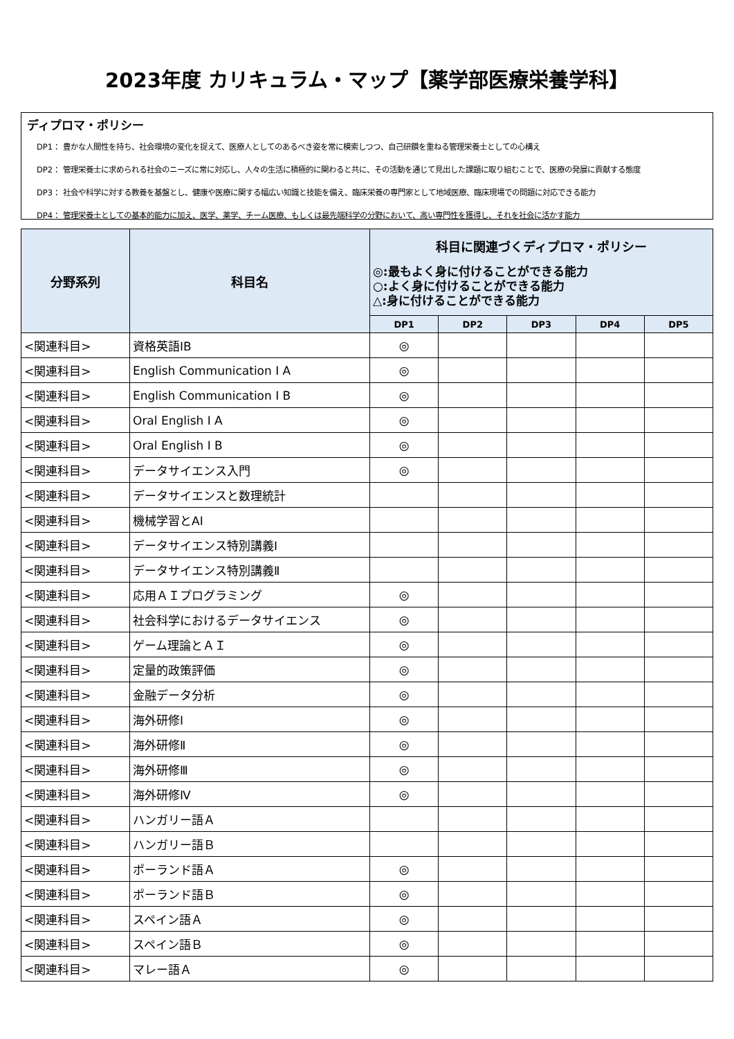2023年度 カリキュラム・マップ【薬学部医療栄養学科】
ディプロマ・ポリシー
DP1： 豊かな人間性を持ち、社会環境の変化を捉えて、医療人としてのあるべき姿を常に模索しつつ、自己研鑽を重ねる管理栄養士としての心構え
DP2： 管理栄養士に求められる社会のニーズに常に対応し、人々の生活に積極的に関わると共に、その活動を通じて見出した課題に取り組むことで、医療の発展に貢献する態度
DP3： 社会や科学に対する教養を基盤とし、健康や医療に関する幅広い知識と技能を備え、臨床栄養の専門家として地域医療、臨床現場での問題に対応できる能力
DP4： 管理栄養士としての基本的能力に加え、医学、薬学、チーム医療、もしくは最先端科学の分野において、高い専門性を獲得し、それを社会に活かす能力
| 分野系列 | 科目名 | 科目に関連づくディプロマ・ポリシー ◎:最もよく身に付けることができる能力 ○:よく身に付けることができる能力 △:身に付けることができる能力 | | | | |
| --- | --- | --- | --- | --- | --- | --- |
| | | DP1 | DP2 | DP3 | DP4 | DP5 |
| <関連科目> | 資格英語ⅠB | ◎ | | | | |
| <関連科目> | English Communication Ⅰ A | ◎ | | | | |
| <関連科目> | English Communication Ⅰ B | ◎ | | | | |
| <関連科目> | Oral English Ⅰ A | ◎ | | | | |
| <関連科目> | Oral English Ⅰ B | ◎ | | | | |
| <関連科目> | データサイエンス入門 | ◎ | | | | |
| <関連科目> | データサイエンスと数理統計 | | | | | |
| <関連科目> | 機械学習とAI | | | | | |
| <関連科目> | データサイエンス特別講義Ⅰ | | | | | |
| <関連科目> | データサイエンス特別講義Ⅱ | | | | | |
| <関連科目> | 応用ＡＩプログラミング | ◎ | | | | |
| <関連科目> | 社会科学におけるデータサイエンス | ◎ | | | | |
| <関連科目> | ゲーム理論とＡＩ | ◎ | | | | |
| <関連科目> | 定量的政策評価 | ◎ | | | | |
| <関連科目> | 金融データ分析 | ◎ | | | | |
| <関連科目> | 海外研修Ⅰ | ◎ | | | | |
| <関連科目> | 海外研修Ⅱ | ◎ | | | | |
| <関連科目> | 海外研修Ⅲ | ◎ | | | | |
| <関連科目> | 海外研修Ⅳ | ◎ | | | | |
| <関連科目> | ハンガリー語Ａ | | | | | |
| <関連科目> | ハンガリー語Ｂ | | | | | |
| <関連科目> | ポーランド語Ａ | ◎ | | | | |
| <関連科目> | ポーランド語Ｂ | ◎ | | | | |
| <関連科目> | スペイン語Ａ | ◎ | | | | |
| <関連科目> | スペイン語Ｂ | ◎ | | | | |
| <関連科目> | マレー語Ａ | ◎ | | | | |